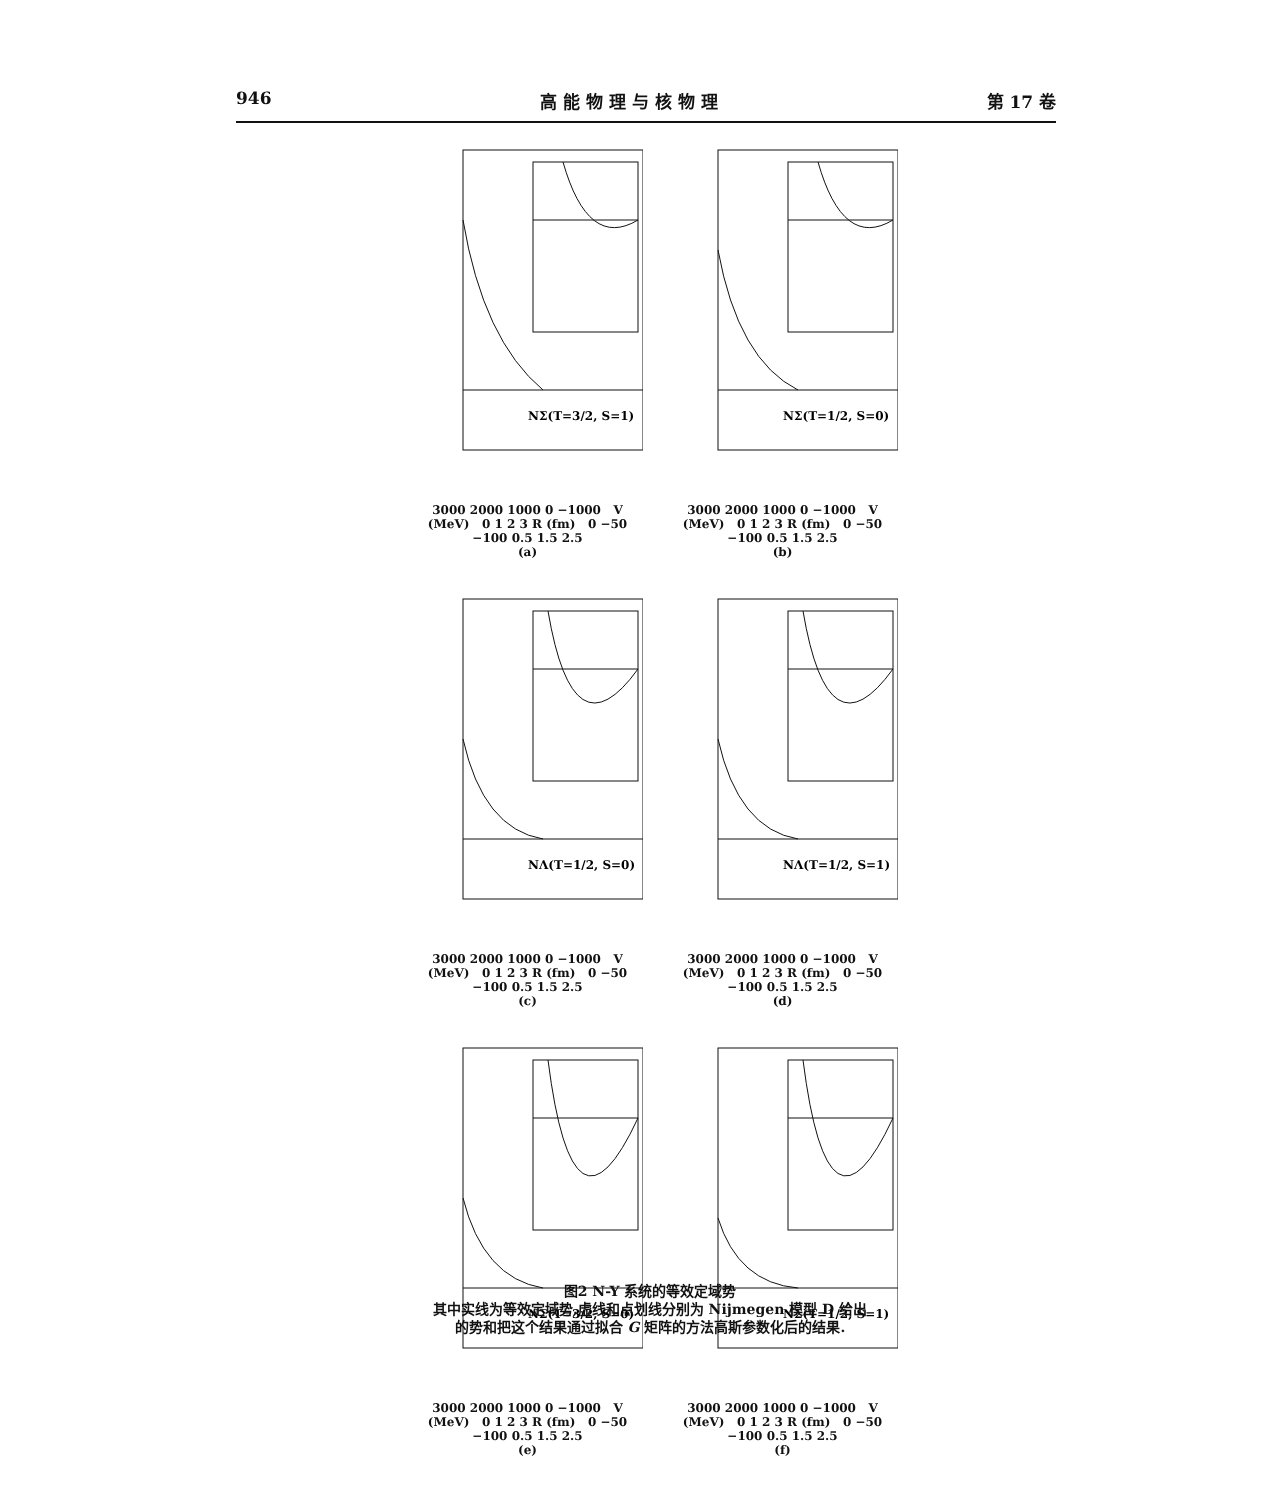946 高 能 物 理 与 核 物 理 第 17 卷
NΣ(T=3/2, S=1)
3000 2000 1000 0 −1000 V (MeV) 0 1 2 3 R (fm) 0 −50 −100 0.5 1.5 2.5
(a)
NΣ(T=1/2, S=0)
3000 2000 1000 0 −1000 V (MeV) 0 1 2 3 R (fm) 0 −50 −100 0.5 1.5 2.5
(b)
NΛ(T=1/2, S=0)
3000 2000 1000 0 −1000 V (MeV) 0 1 2 3 R (fm) 0 −50 −100 0.5 1.5 2.5
(c)
NΛ(T=1/2, S=1)
3000 2000 1000 0 −1000 V (MeV) 0 1 2 3 R (fm) 0 −50 −100 0.5 1.5 2.5
(d)
NΣ(T=3/2, S=0)
3000 2000 1000 0 −1000 V (MeV) 0 1 2 3 R (fm) 0 −50 −100 0.5 1.5 2.5
(e)
NΣ(T=1/2, S=1)
3000 2000 1000 0 −1000 V (MeV) 0 1 2 3 R (fm) 0 −50 −100 0.5 1.5 2.5
(f)
图2 N-Y 系统的等效定域势
其中实线为等效定域势,虚线和点划线分别为 Nijmegen 模型 D 给出
的势和把这个结果通过拟合 G 矩阵的方法高斯参数化后的结果.